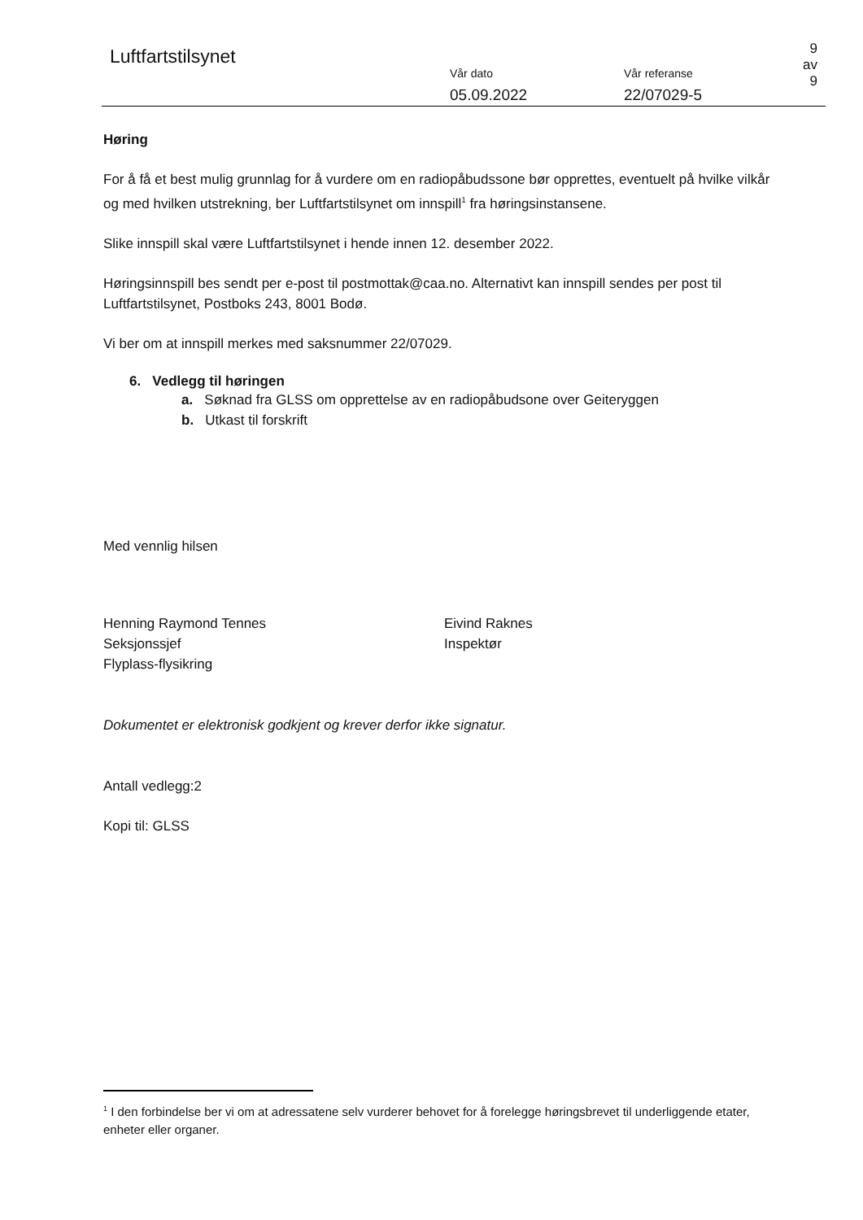Luftfartstilsynet
Vår dato
05.09.2022
Vår referanse
22/07029-5
9 av 9
Høring
For å få et best mulig grunnlag for å vurdere om en radiopåbudssone bør opprettes, eventuelt på hvilke vilkår og med hvilken utstrekning, ber Luftfartstilsynet om innspill<sup>1</sup> fra høringsinstansene.
Slike innspill skal være Luftfartstilsynet i hende innen 12. desember 2022.
Høringsinnspill bes sendt per e-post til postmottak@caa.no. Alternativt kan innspill sendes per post til Luftfartstilsynet, Postboks 243, 8001 Bodø.
Vi ber om at innspill merkes med saksnummer 22/07029.
6. Vedlegg til høringen
a. Søknad fra GLSS om opprettelse av en radiopåbudsone over Geiteryggen
b. Utkast til forskrift
Med vennlig hilsen
Henning Raymond Tennes
Seksjonssjef
Flyplass-flysikring
Eivind Raknes
Inspektør
Dokumentet er elektronisk godkjent og krever derfor ikke signatur.
Antall vedlegg:2
Kopi til: GLSS
<sup>1</sup> I den forbindelse ber vi om at adressatene selv vurderer behovet for å forelegge høringsbrevet til underliggende etater, enheter eller organer.